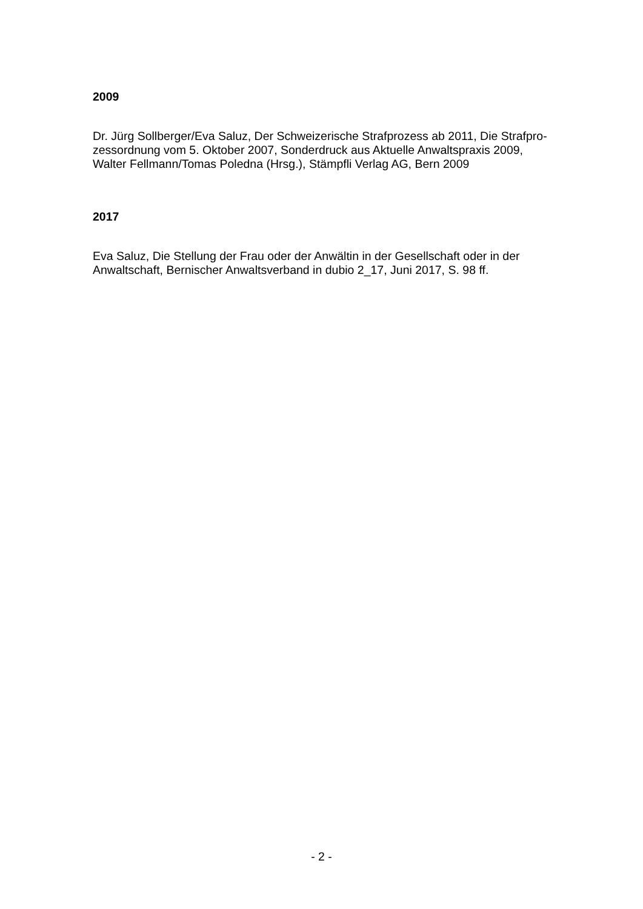2009
Dr. Jürg Sollberger/Eva Saluz, Der Schweizerische Strafprozess ab 2011, Die Strafpro-
zessordnung vom 5. Oktober 2007, Sonderdruck aus Aktuelle Anwaltspraxis 2009,
Walter Fellmann/Tomas Poledna (Hrsg.), Stämpfli Verlag AG, Bern 2009
2017
Eva Saluz, Die Stellung der Frau oder der Anwältin in der Gesellschaft oder in der
Anwaltschaft, Bernischer Anwaltsverband in dubio 2_17, Juni 2017, S. 98 ff.
- 2 -